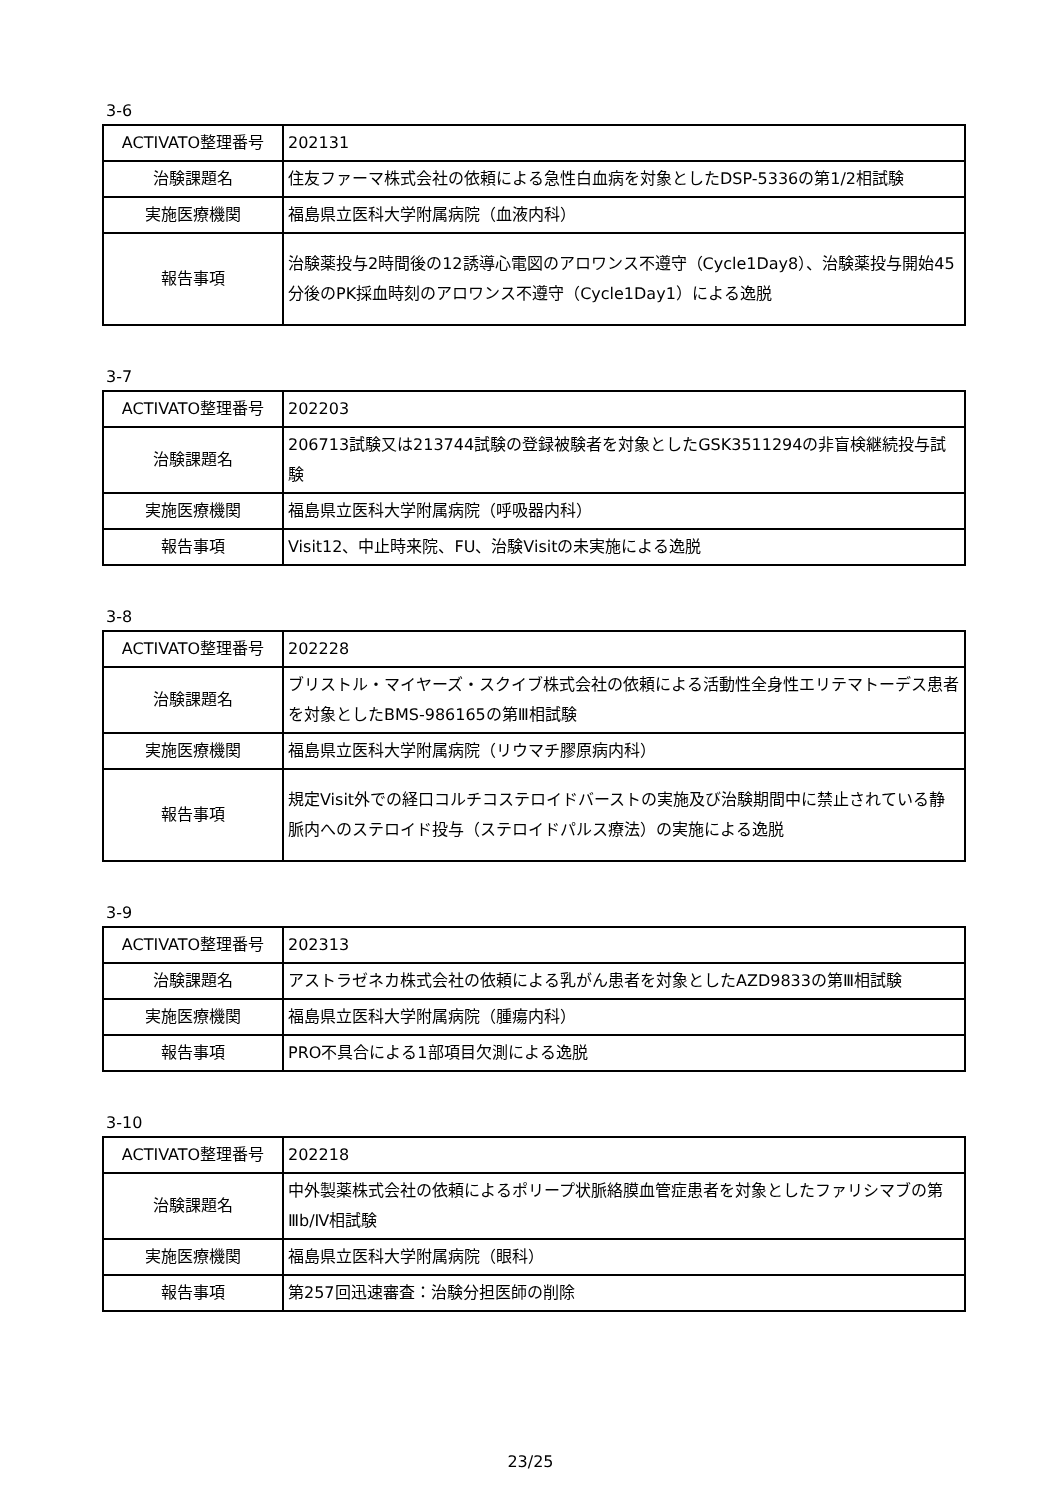3-6
| ACTIVATO整理番号 | 202131 |
| 治験課題名 | 住友ファーマ株式会社の依頼による急性白血病を対象としたDSP-5336の第1/2相試験 |
| 実施医療機関 | 福島県立医科大学附属病院（血液内科） |
| 報告事項 | 治験薬投与2時間後の12誘導心電図のアロワンス不遵守（Cycle1Day8）、治験薬投与開始45分後のPK採血時刻のアロワンス不遵守（Cycle1Day1）による逸脱 |
3-7
| ACTIVATO整理番号 | 202203 |
| 治験課題名 | 206713試験又は213744試験の登録被験者を対象としたGSK3511294の非盲検継続投与試験 |
| 実施医療機関 | 福島県立医科大学附属病院（呼吸器内科） |
| 報告事項 | Visit12、中止時来院、FU、治験Visitの未実施による逸脱 |
3-8
| ACTIVATO整理番号 | 202228 |
| 治験課題名 | ブリストル・マイヤーズ・スクイブ株式会社の依頼による活動性全身性エリテマトーデス患者を対象としたBMS-986165の第Ⅲ相試験 |
| 実施医療機関 | 福島県立医科大学附属病院（リウマチ膠原病内科） |
| 報告事項 | 規定Visit外での経口コルチコステロイドバーストの実施及び治験期間中に禁止されている静脈内へのステロイド投与（ステロイドパルス療法）の実施による逸脱 |
3-9
| ACTIVATO整理番号 | 202313 |
| 治験課題名 | アストラゼネカ株式会社の依頼による乳がん患者を対象としたAZD9833の第Ⅲ相試験 |
| 実施医療機関 | 福島県立医科大学附属病院（腫瘍内科） |
| 報告事項 | PRO不具合による1部項目欠測による逸脱 |
3-10
| ACTIVATO整理番号 | 202218 |
| 治験課題名 | 中外製薬株式会社の依頼によるポリープ状脈絡膜血管症患者を対象としたファリシマブの第Ⅲb/Ⅳ相試験 |
| 実施医療機関 | 福島県立医科大学附属病院（眼科） |
| 報告事項 | 第257回迅速審査：治験分担医師の削除 |
23/25